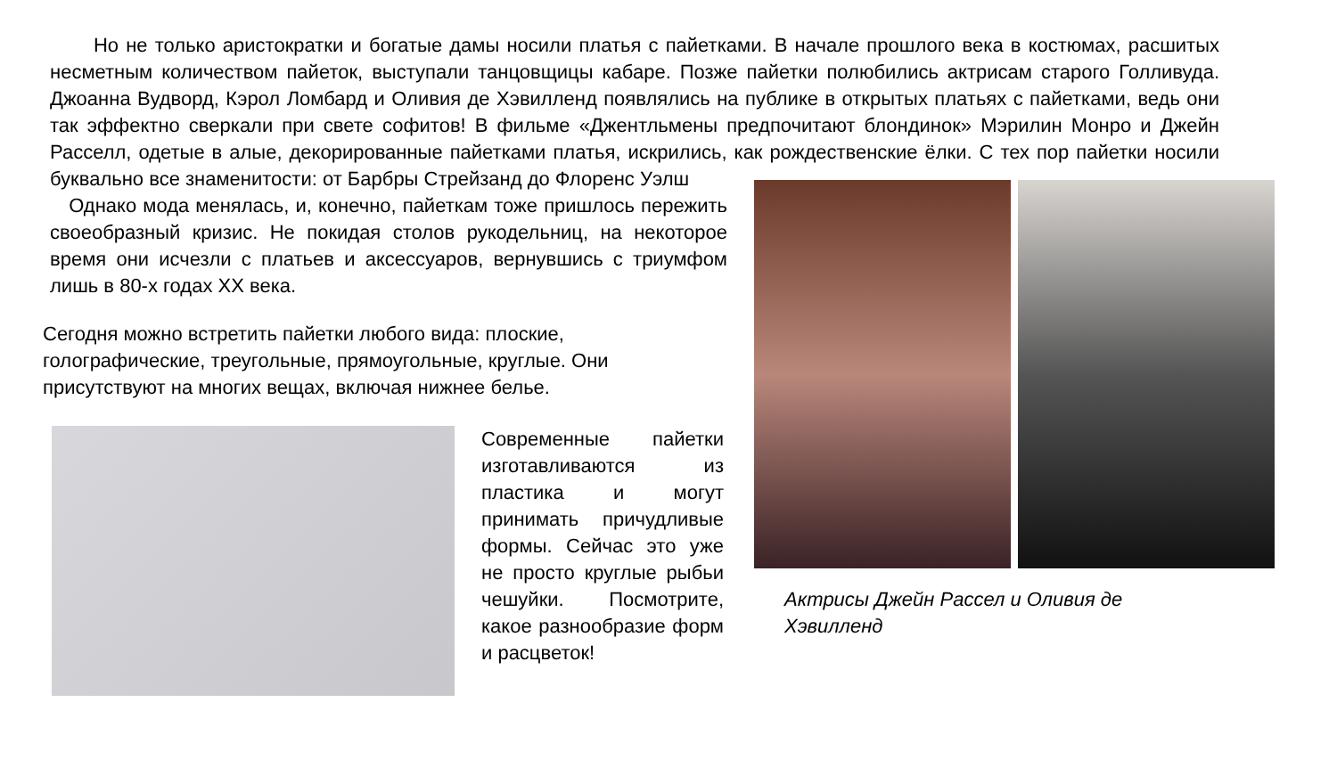Но не только аристократки и богатые дамы носили платья с пайетками. В начале прошлого века в костюмах, расшитых несметным количеством пайеток, выступали танцовщицы кабаре. Позже пайетки полюбились актрисам старого Голливуда. Джоанна Вудворд, Кэрол Ломбард и Оливия де Хэвилленд появлялись на публике в открытых платьях с пайетками, ведь они так эффектно сверкали при свете софитов! В фильме «Джентльмены предпочитают блондинок» Мэрилин Монро и Джейн Расселл, одетые в алые, декорированные пайетками платья, искрились, как рождественские ёлки. С тех пор пайетки носили буквально все знаменитости: от Барбры Стрейзанд до Флоренс Уэлш
Однако мода менялась, и, конечно, пайеткам тоже пришлось пережить своеобразный кризис. Не покидая столов рукодельниц, на некоторое время они исчезли с платьев и аксессуаров, вернувшись с триумфом лишь в 80-х годах XX века.
Сегодня можно встретить пайетки любого вида: плоские, голографические, треугольные, прямоугольные, круглые. Они присутствуют на многих вещах, включая нижнее белье.
Современные пайетки изготавливаются из пластика и могут принимать причудливые формы. Сейчас это уже не просто круглые рыбьи чешуйки. Посмотрите, какое разнообразие форм и расцветок!
Актрисы Джейн Рассел и Оливия де Хэвилленд